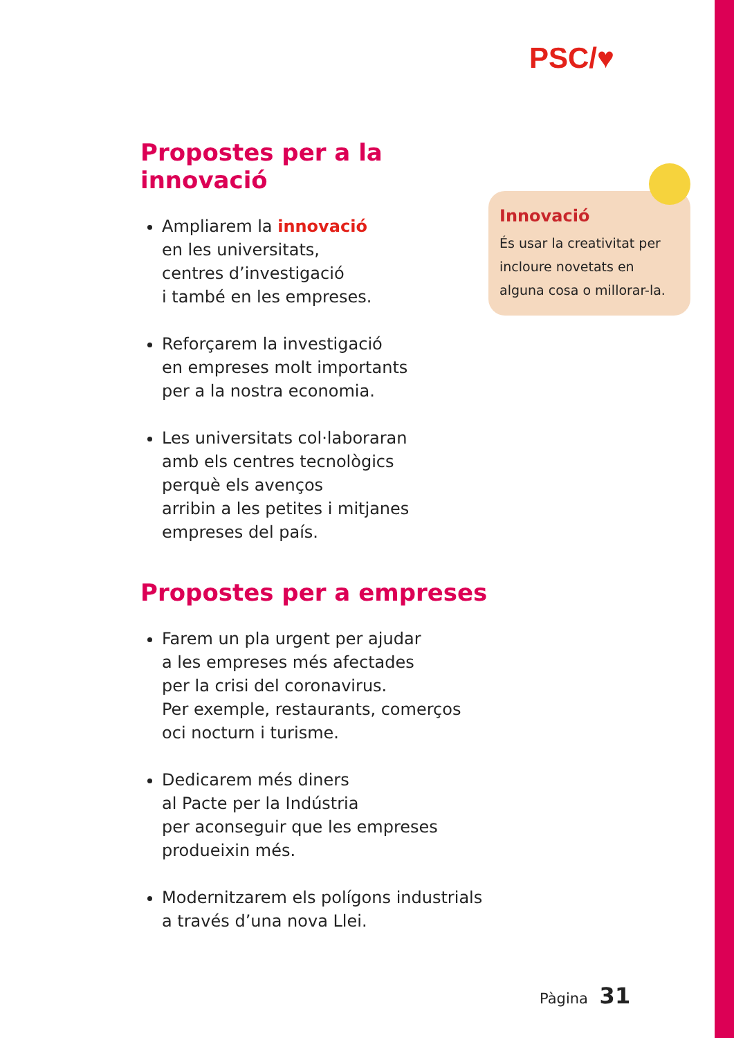PSC/♥
Propostes per a la innovació
Ampliarem la innovació
en les universitats,
centres d’investigació
i també en les empreses.
Reforçarem la investigació
en empreses molt importants
per a la nostra economia.
Les universitats col·laboraran
amb els centres tecnològics
perquè els avenços
arribin a les petites i mitjanes
empreses del país.
Propostes per a empreses
Farem un pla urgent per ajudar
a les empreses més afectades
per la crisi del coronavirus.
Per exemple, restaurants, comerços
oci nocturn i turisme.
Dedicarem més diners
al Pacte per la Indústria
per aconseguir que les empreses
produeixin més.
Modernitzarem els polígons industrials
a través d’una nova Llei.
Innovació
És usar la creativitat per incloure novetats en alguna cosa o millorar-la.
Pàgina 31